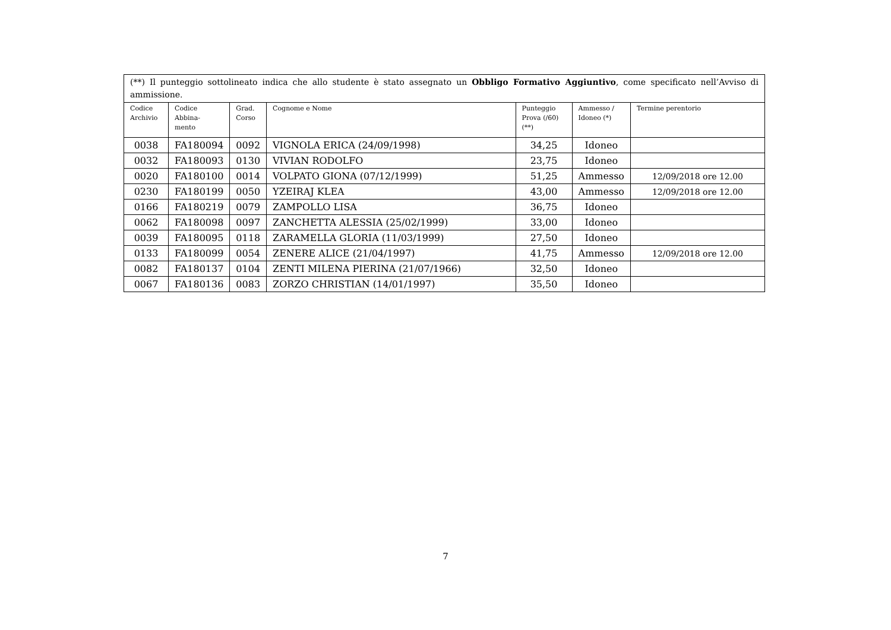| (**) Il punteggio sottolineato indica che allo studente è stato assegnato un Obbligo Formativo Aggiuntivo , come specificato nell’Avviso di ammissione. | | | | | | |
| Codice Archivio | Codice Abbina- mento | Grad. Corso | Cognome e Nome | Punteggio Prova (/60) (**) | Ammesso / Idoneo (*) | Termine perentorio |
| 0038 | FA180094 | 0092 | VIGNOLA ERICA (24/09/1998) | 34,25 | Idoneo | |
| 0032 | FA180093 | 0130 | VIVIAN RODOLFO | 23,75 | Idoneo | |
| 0020 | FA180100 | 0014 | VOLPATO GIONA (07/12/1999) | 51,25 | Ammesso | 12/09/2018 ore 12.00 |
| 0230 | FA180199 | 0050 | YZEIRAJ KLEA | 43,00 | Ammesso | 12/09/2018 ore 12.00 |
| 0166 | FA180219 | 0079 | ZAMPOLLO LISA | 36,75 | Idoneo | |
| 0062 | FA180098 | 0097 | ZANCHETTA ALESSIA (25/02/1999) | 33,00 | Idoneo | |
| 0039 | FA180095 | 0118 | ZARAMELLA GLORIA (11/03/1999) | 27,50 | Idoneo | |
| 0133 | FA180099 | 0054 | ZENERE ALICE (21/04/1997) | 41,75 | Ammesso | 12/09/2018 ore 12.00 |
| 0082 | FA180137 | 0104 | ZENTI MILENA PIERINA (21/07/1966) | 32,50 | Idoneo | |
| 0067 | FA180136 | 0083 | ZORZO CHRISTIAN (14/01/1997) | 35,50 | Idoneo | |
7